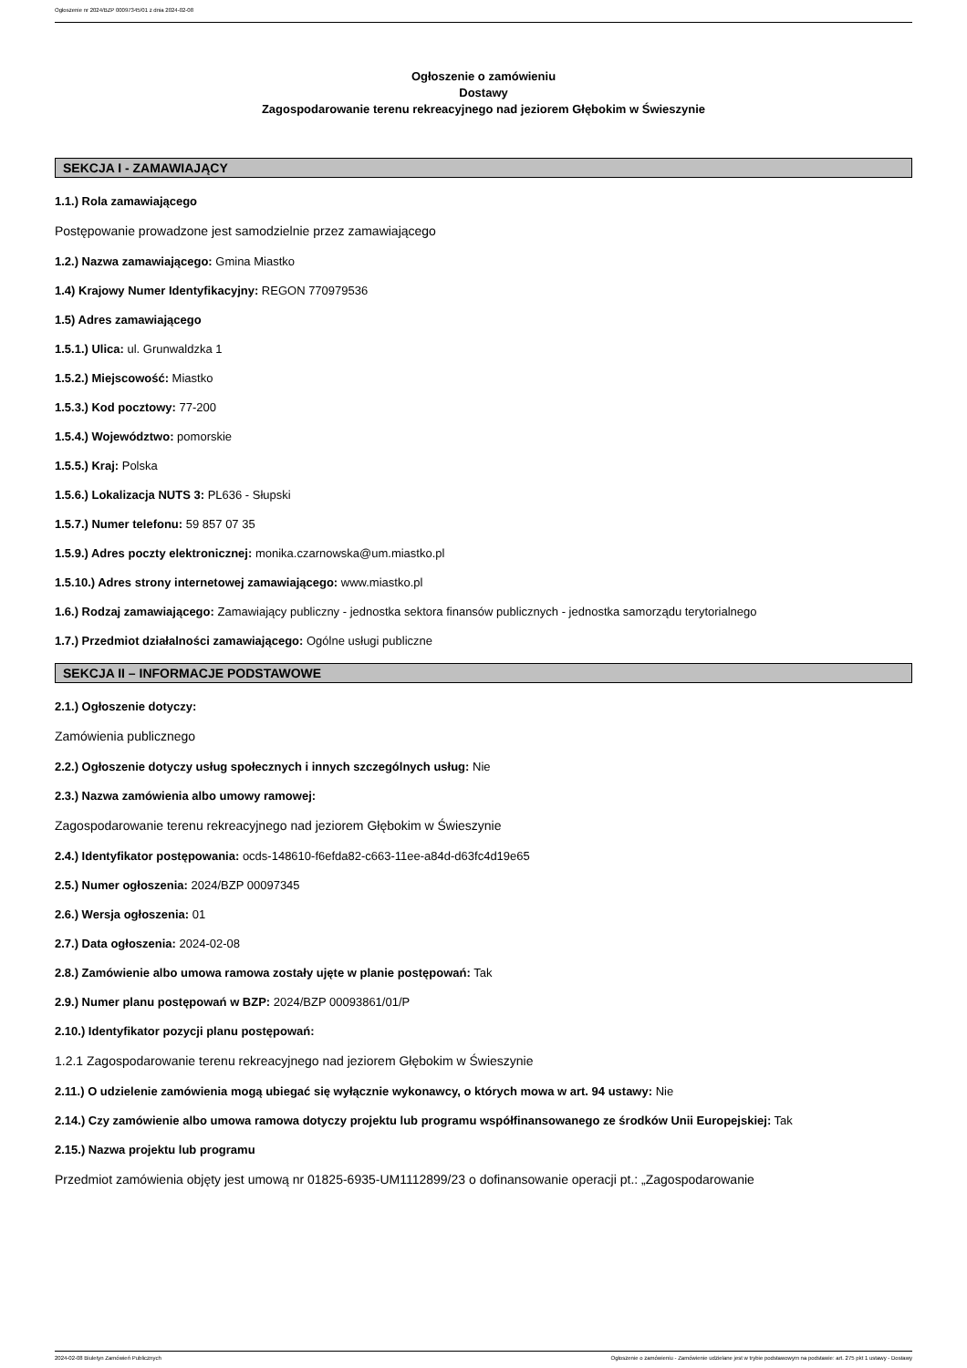Ogłoszenie nr 2024/BZP 00097345/01 z dnia 2024-02-08
Ogłoszenie o zamówieniu
Dostawy
Zagospodarowanie terenu rekreacyjnego nad jeziorem Głębokim w Świeszynie
SEKCJA I - ZAMAWIAJĄCY
1.1.) Rola zamawiającego
Postępowanie prowadzone jest samodzielnie przez zamawiającego
1.2.) Nazwa zamawiającego: Gmina Miastko
1.4) Krajowy Numer Identyfikacyjny: REGON 770979536
1.5) Adres zamawiającego
1.5.1.) Ulica: ul. Grunwaldzka 1
1.5.2.) Miejscowość: Miastko
1.5.3.) Kod pocztowy: 77-200
1.5.4.) Województwo: pomorskie
1.5.5.) Kraj: Polska
1.5.6.) Lokalizacja NUTS 3: PL636 - Słupski
1.5.7.) Numer telefonu: 59 857 07 35
1.5.9.) Adres poczty elektronicznej: monika.czarnowska@um.miastko.pl
1.5.10.) Adres strony internetowej zamawiającego: www.miastko.pl
1.6.) Rodzaj zamawiającego: Zamawiający publiczny - jednostka sektora finansów publicznych - jednostka samorządu terytorialnego
1.7.) Przedmiot działalności zamawiającego: Ogólne usługi publiczne
SEKCJA II – INFORMACJE PODSTAWOWE
2.1.) Ogłoszenie dotyczy:
Zamówienia publicznego
2.2.) Ogłoszenie dotyczy usług społecznych i innych szczególnych usług: Nie
2.3.) Nazwa zamówienia albo umowy ramowej:
Zagospodarowanie terenu rekreacyjnego nad jeziorem Głębokim w Świeszynie
2.4.) Identyfikator postępowania: ocds-148610-f6efda82-c663-11ee-a84d-d63fc4d19e65
2.5.) Numer ogłoszenia: 2024/BZP 00097345
2.6.) Wersja ogłoszenia: 01
2.7.) Data ogłoszenia: 2024-02-08
2.8.) Zamówienie albo umowa ramowa zostały ujęte w planie postępowań: Tak
2.9.) Numer planu postępowań w BZP: 2024/BZP 00093861/01/P
2.10.) Identyfikator pozycji planu postępowań:
1.2.1 Zagospodarowanie terenu rekreacyjnego nad jeziorem Głębokim w Świeszynie
2.11.) O udzielenie zamówienia mogą ubiegać się wyłącznie wykonawcy, o których mowa w art. 94 ustawy: Nie
2.14.) Czy zamówienie albo umowa ramowa dotyczy projektu lub programu współfinansowanego ze środków Unii Europejskiej: Tak
2.15.) Nazwa projektu lub programu
Przedmiot zamówienia objęty jest umową nr 01825-6935-UM1112899/23 o dofinansowanie operacji pt.: „Zagospodarowanie
2024-02-08 Biuletyn Zamówień Publicznych Ogłoszenie o zamówieniu - Zamówienie udzielane jest w trybie podstawowym na podstawie: art. 275 pkt 1 ustawy - Dostawy